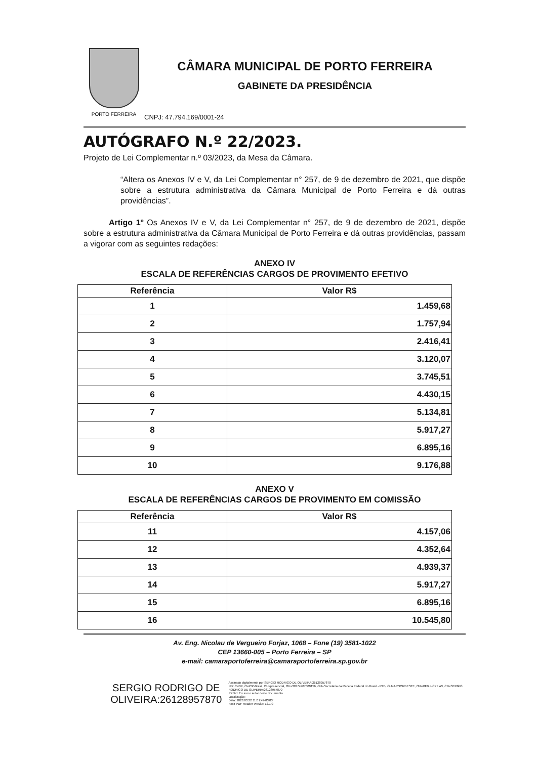PORTO FERREIRA
CÂMARA MUNICIPAL DE PORTO FERREIRA
GABINETE DA PRESIDÊNCIA
CNPJ: 47.794.169/0001-24
AUTÓGRAFO N.º 22/2023.
Projeto de Lei Complementar n.º 03/2023, da Mesa da Câmara.
“Altera os Anexos IV e V, da Lei Complementar n° 257, de 9 de dezembro de 2021, que dispõe sobre a estrutura administrativa da Câmara Municipal de Porto Ferreira e dá outras providências”.
Artigo 1º Os Anexos IV e V, da Lei Complementar n° 257, de 9 de dezembro de 2021, dispõe sobre a estrutura administrativa da Câmara Municipal de Porto Ferreira e dá outras providências, passam a vigorar com as seguintes redações:
ANEXO IV
ESCALA DE REFERÊNCIAS CARGOS DE PROVIMENTO EFETIVO
| Referência | Valor R$ |
| --- | --- |
| 1 | 1.459,68 |
| 2 | 1.757,94 |
| 3 | 2.416,41 |
| 4 | 3.120,07 |
| 5 | 3.745,51 |
| 6 | 4.430,15 |
| 7 | 5.134,81 |
| 8 | 5.917,27 |
| 9 | 6.895,16 |
| 10 | 9.176,88 |
ANEXO V
ESCALA DE REFERÊNCIAS CARGOS DE PROVIMENTO EM COMISSÃO
| Referência | Valor R$ |
| --- | --- |
| 11 | 4.157,06 |
| 12 | 4.352,64 |
| 13 | 4.939,37 |
| 14 | 5.917,27 |
| 15 | 6.895,16 |
| 16 | 10.545,80 |
Av. Eng. Nicolau de Vergueiro Forjaz, 1068 – Fone (19) 3581-1022
CEP 13660-005 – Porto Ferreira – SP
e-mail: camaraportoferreira@camaraportoferreira.sp.gov.br
SERGIO RODRIGO DE OLIVEIRA:26128957870
Assinado digitalmente por SERGIO RODRIGO DE OLIVEIRA:26128957870
ND: C=BR, O=ICP-Brasil, OU=presencial, OU=39374907000156, OU=Secretaria da Receita Federal do Brasil - RFB, OU=ARNORDESTE, OU=RFB e-CPF A3, CN=SERGIO RODRIGO DE OLIVEIRA:26128957870
Razão: Eu sou o autor deste documento
Localização:
Data: 2023.03.22 11:01:42-03'00'
Foxit PDF Reader Versão: 12.1.0